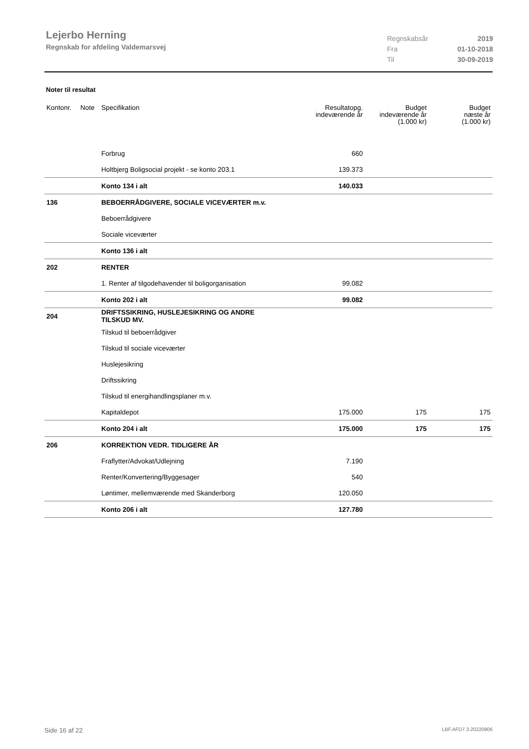Lejerbo Herning
Regnskab for afdeling Valdemarsvej
| Regnskabsår | 2019 |
| Fra | 01-10-2018 |
| Til | 30-09-2019 |
Noter til resultat
| Kontonr. | Note | Specifikation | Resultatopg. indeværende år | Budget indeværende år (1.000 kr) | Budget næste år (1.000 kr) |
| --- | --- | --- | --- | --- | --- |
| | | Forbrug | 660 | | |
| | | Holtbjerg Boligsocial projekt - se konto 203.1 | 139.373 | | |
| | | Konto 134 i alt | 140.033 | | |
| 136 | | BEBOERRÅDGIVERE, SOCIALE VICEVÆRTER m.v. | | | |
| | | Beboerrådgivere | | | |
| | | Sociale viceværter | | | |
| | | Konto 136 i alt | | | |
| 202 | | RENTER | | | |
| | | 1. Renter af tilgodehavender til boligorganisation | 99.082 | | |
| | | Konto 202 i alt | 99.082 | | |
| 204 | | DRIFTSSIKRING, HUSLEJESIKRING OG ANDRE TILSKUD MV. | | | |
| | | Tilskud til beboerrådgiver | | | |
| | | Tilskud til sociale viceværter | | | |
| | | Huslejesikring | | | |
| | | Driftssikring | | | |
| | | Tilskud til energihandlingsplaner m.v. | | | |
| | | Kapitaldepot | 175.000 | 175 | 175 |
| | | Konto 204 i alt | 175.000 | 175 | 175 |
| 206 | | KORREKTION VEDR. TIDLIGERE ÅR | | | |
| | | Fraflytter/Advokat/Udlejning | 7.190 | | |
| | | Renter/Konvertering/Byggesager | 540 | | |
| | | Løntimer, mellemværende med Skanderborg | 120.050 | | |
| | | Konto 206 i alt | 127.780 | | |
Side 16 af 22 LBF.AFD7.3.20220906